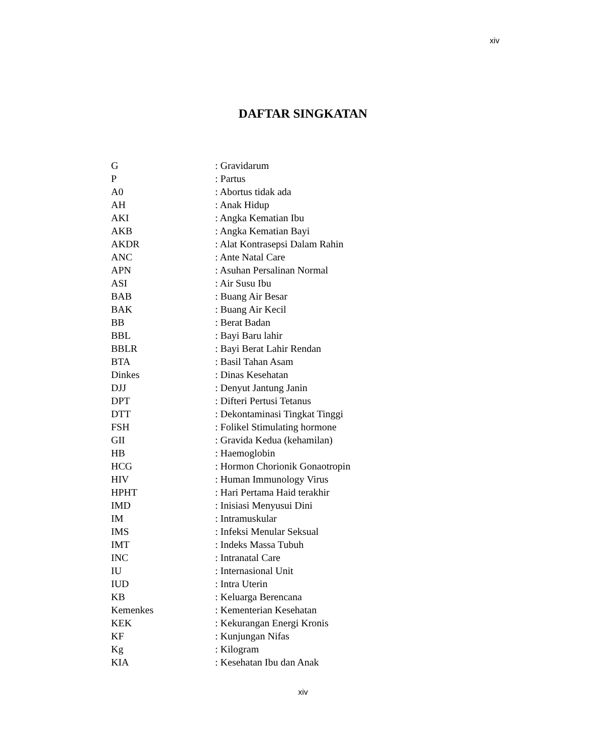xiv
DAFTAR SINGKATAN
| G | : Gravidarum |
| P | : Partus |
| A0 | : Abortus tidak ada |
| AH | : Anak Hidup |
| AKI | : Angka Kematian Ibu |
| AKB | : Angka Kematian Bayi |
| AKDR | : Alat Kontrasepsi Dalam Rahin |
| ANC | : Ante Natal Care |
| APN | : Asuhan Persalinan Normal |
| ASI | : Air Susu Ibu |
| BAB | : Buang Air Besar |
| BAK | : Buang Air Kecil |
| BB | : Berat Badan |
| BBL | : Bayi Baru lahir |
| BBLR | : Bayi Berat Lahir Rendan |
| BTA | : Basil Tahan Asam |
| Dinkes | : Dinas Kesehatan |
| DJJ | : Denyut Jantung Janin |
| DPT | : Difteri Pertusi Tetanus |
| DTT | : Dekontaminasi Tingkat Tinggi |
| FSH | : Folikel Stimulating hormone |
| GII | : Gravida Kedua (kehamilan) |
| HB | : Haemoglobin |
| HCG | : Hormon Chorionik Gonaotropin |
| HIV | : Human Immunology Virus |
| HPHT | : Hari Pertama Haid terakhir |
| IMD | : Inisiasi Menyusui Dini |
| IM | : Intramuskular |
| IMS | : Infeksi Menular Seksual |
| IMT | : Indeks Massa Tubuh |
| INC | : Intranatal Care |
| IU | : Internasional Unit |
| IUD | : Intra Uterin |
| KB | : Keluarga Berencana |
| Kemenkes | : Kementerian Kesehatan |
| KEK | : Kekurangan Energi Kronis |
| KF | : Kunjungan Nifas |
| Kg | : Kilogram |
| KIA | : Kesehatan Ibu dan Anak |
xiv